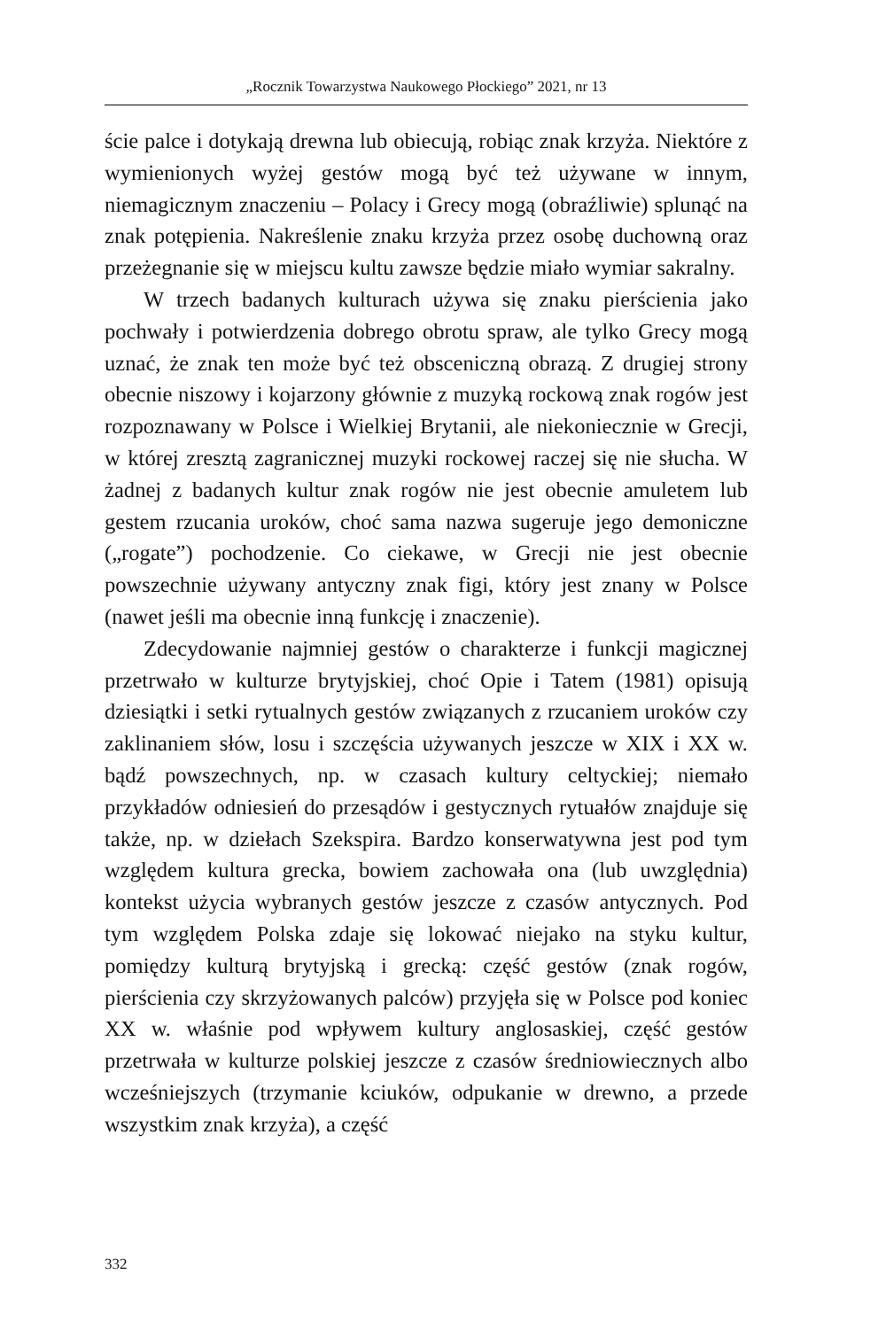„Rocznik Towarzystwa Naukowego Płockiego” 2021, nr 13
ście palce i dotykają drewna lub obiecują, robiąc znak krzyża. Niektóre z wymienionych wyżej gestów mogą być też używane w innym, niemagicznym znaczeniu – Polacy i Grecy mogą (obraźliwie) splunąć na znak potępienia. Nakreślenie znaku krzyża przez osobę duchowną oraz przeżegnanie się w miejscu kultu zawsze będzie miało wymiar sakralny.
W trzech badanych kulturach używa się znaku pierścienia jako pochwały i potwierdzenia dobrego obrotu spraw, ale tylko Grecy mogą uznać, że znak ten może być też obsceniczną obrazą. Z drugiej strony obecnie niszowy i kojarzony głównie z muzyką rockową znak rogów jest rozpoznawany w Polsce i Wielkiej Brytanii, ale niekoniecznie w Grecji, w której zresztą zagranicznej muzyki rockowej raczej się nie słucha. W żadnej z badanych kultur znak rogów nie jest obecnie amuletem lub gestem rzucania uroków, choć sama nazwa sugeruje jego demoniczne („rogate”) pochodzenie. Co ciekawe, w Grecji nie jest obecnie powszechnie używany antyczny znak figi, który jest znany w Polsce (nawet jeśli ma obecnie inną funkcję i znaczenie).
Zdecydowanie najmniej gestów o charakterze i funkcji magicznej przetrwało w kulturze brytyjskiej, choć Opie i Tatem (1981) opisują dziesiątki i setki rytualnych gestów związanych z rzucaniem uroków czy zaklinaniem słów, losu i szczęścia używanych jeszcze w XIX i XX w. bądź powszechnych, np. w czasach kultury celtyckiej; niemało przykładów odniesień do przesądów i gestycznych rytuałów znajduje się także, np. w dziełach Szekspira. Bardzo konserwatywna jest pod tym względem kultura grecka, bowiem zachowała ona (lub uwzględnia) kontekst użycia wybranych gestów jeszcze z czasów antycznych. Pod tym względem Polska zdaje się lokować niejako na styku kultur, pomiędzy kulturą brytyjską i grecką: część gestów (znak rogów, pierścienia czy skrzyżowanych palców) przyjęła się w Polsce pod koniec XX w. właśnie pod wpływem kultury anglosaskiej, część gestów przetrwała w kulturze polskiej jeszcze z czasów średniowiecznych albo wcześniejszych (trzymanie kciuków, odpukanie w drewno, a przede wszystkim znak krzyża), a część
332